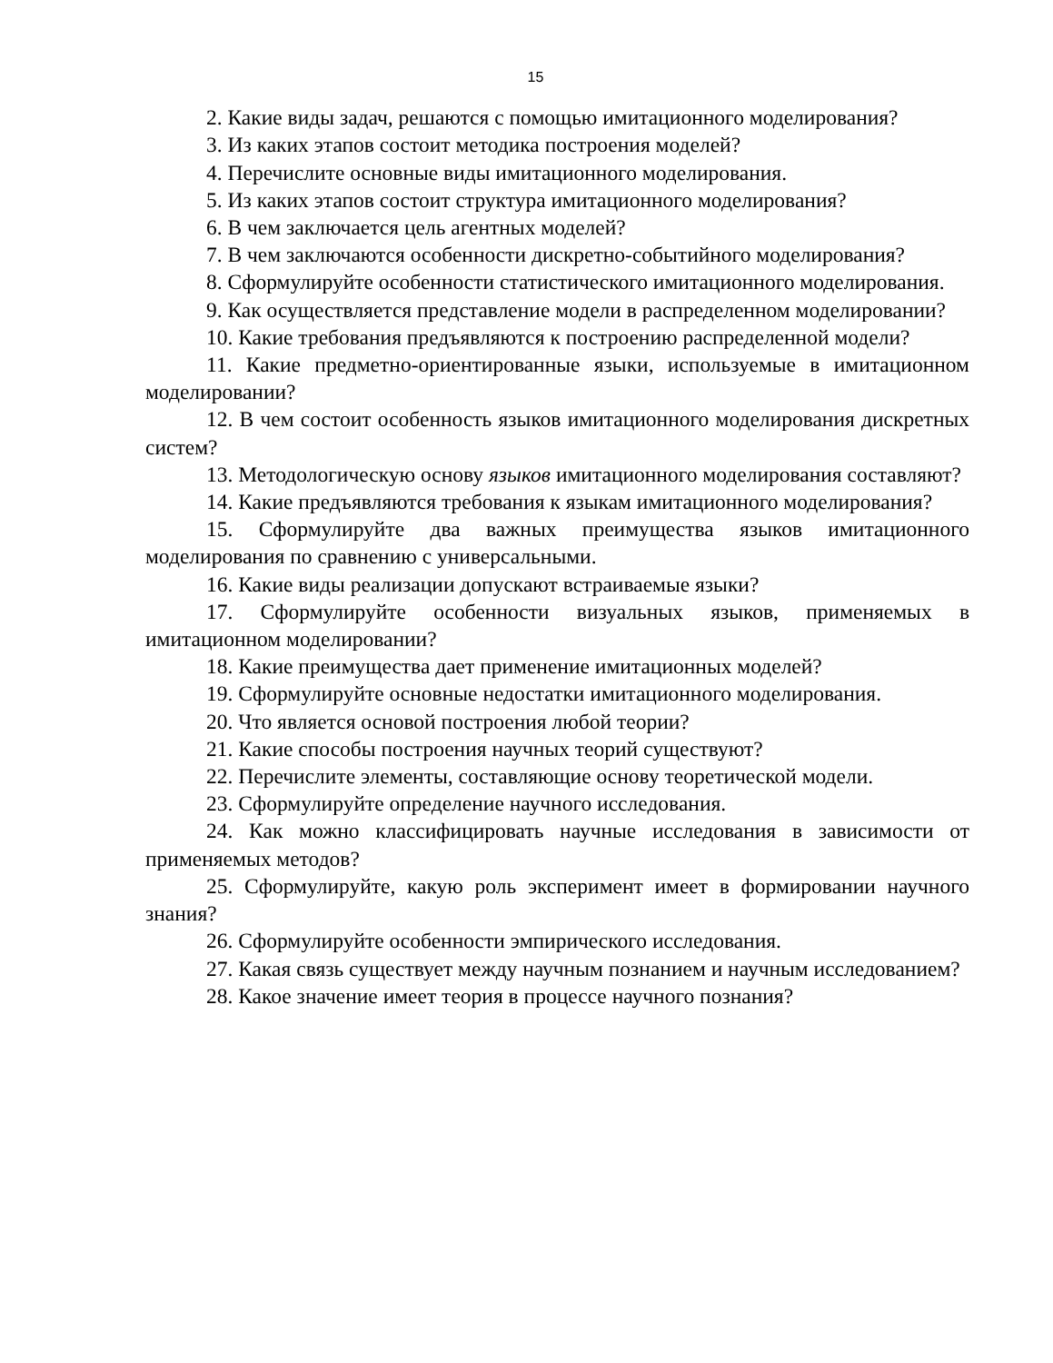15
2. Какие виды задач, решаются с помощью имитационного моделирования?
3. Из каких этапов состоит методика построения моделей?
4. Перечислите основные виды имитационного моделирования.
5. Из каких этапов состоит структура имитационного моделирования?
6. В чем заключается цель агентных моделей?
7. В чем заключаются особенности дискретно-событийного моделирования?
8. Сформулируйте особенности статистического имитационного моделирования.
9. Как осуществляется представление модели в распределенном моделировании?
10. Какие требования предъявляются к построению распределенной модели?
11. Какие предметно-ориентированные языки, используемые в имитационном моделировании?
12. В чем состоит особенность языков имитационного моделирования дискретных систем?
13. Методологическую основу языков имитационного моделирования составляют?
14. Какие предъявляются требования к языкам имитационного моделирования?
15. Сформулируйте два важных преимущества языков имитационного моделирования по сравнению с универсальными.
16. Какие виды реализации допускают встраиваемые языки?
17. Сформулируйте особенности визуальных языков, применяемых в имитационном моделировании?
18. Какие преимущества дает применение имитационных моделей?
19. Сформулируйте основные недостатки имитационного моделирования.
20. Что является основой построения любой теории?
21. Какие способы построения научных теорий существуют?
22. Перечислите элементы, составляющие основу теоретической модели.
23. Сформулируйте определение научного исследования.
24. Как можно классифицировать научные исследования в зависимости от применяемых методов?
25. Сформулируйте, какую роль эксперимент имеет в формировании научного знания?
26. Сформулируйте особенности эмпирического исследования.
27. Какая связь существует между научным познанием и научным исследованием?
28. Какое значение имеет теория в процессе научного познания?